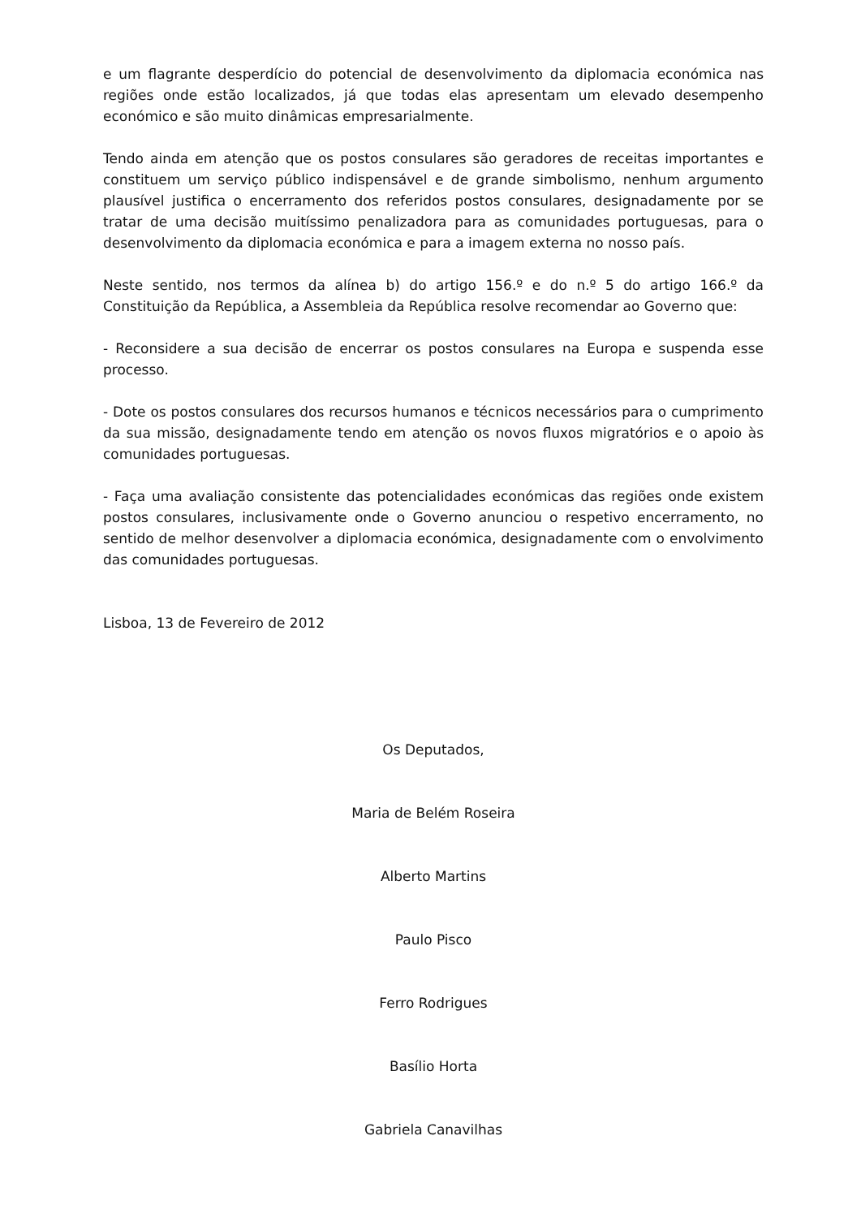e um flagrante desperdício do potencial de desenvolvimento da diplomacia económica nas regiões onde estão localizados, já que todas elas apresentam um elevado desempenho económico e são muito dinâmicas empresarialmente.
Tendo ainda em atenção que os postos consulares são geradores de receitas importantes e constituem um serviço público indispensável e de grande simbolismo, nenhum argumento plausível justifica o encerramento dos referidos postos consulares, designadamente por se tratar de uma decisão muitíssimo penalizadora para as comunidades portuguesas, para o desenvolvimento da diplomacia económica e para a imagem externa no nosso país.
Neste sentido, nos termos da alínea b) do artigo 156.º e do n.º 5 do artigo 166.º da Constituição da República, a Assembleia da República resolve recomendar ao Governo que:
- Reconsidere a sua decisão de encerrar os postos consulares na Europa e suspenda esse processo.
- Dote os postos consulares dos recursos humanos e técnicos necessários para o cumprimento da sua missão, designadamente tendo em atenção os novos fluxos migratórios e o apoio às comunidades portuguesas.
- Faça uma avaliação consistente das potencialidades económicas das regiões onde existem postos consulares, inclusivamente onde o Governo anunciou o respetivo encerramento, no sentido de melhor desenvolver a diplomacia económica, designadamente com o envolvimento das comunidades portuguesas.
Lisboa, 13 de Fevereiro de 2012
Os Deputados,
Maria de Belém Roseira
Alberto Martins
Paulo Pisco
Ferro Rodrigues
Basílio Horta
Gabriela Canavilhas